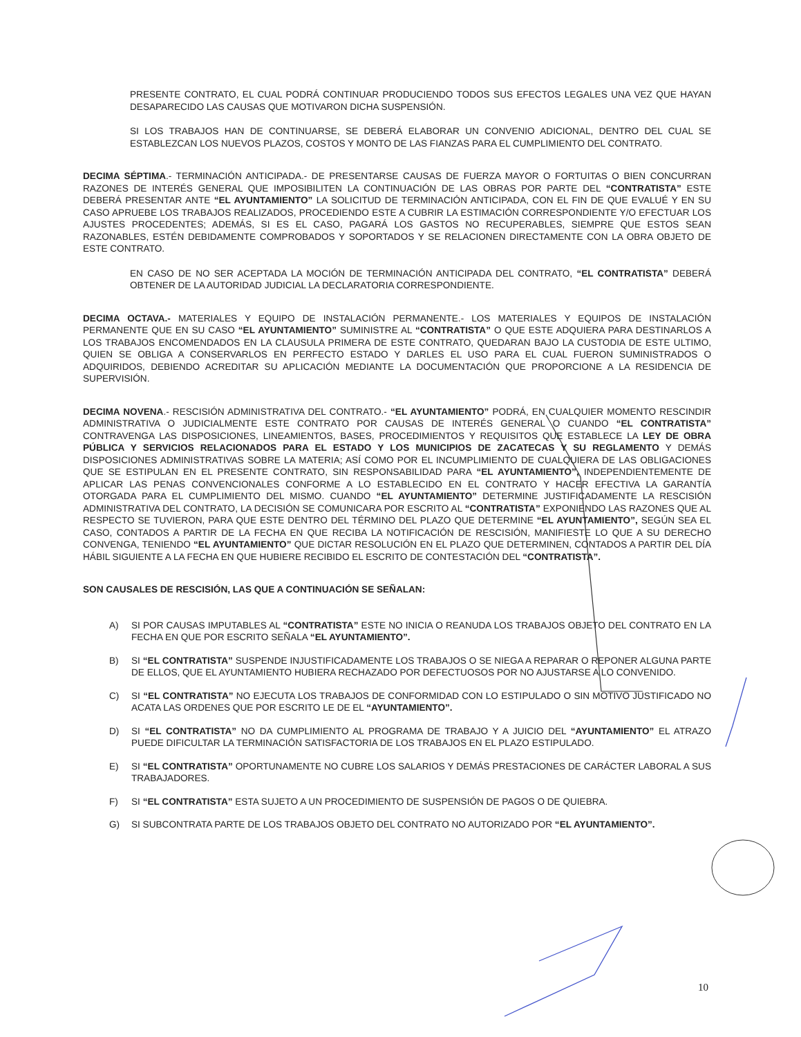PRESENTE CONTRATO, EL CUAL PODRÁ CONTINUAR PRODUCIENDO TODOS SUS EFECTOS LEGALES UNA VEZ QUE HAYAN DESAPARECIDO LAS CAUSAS QUE MOTIVARON DICHA SUSPENSIÓN.
SI LOS TRABAJOS HAN DE CONTINUARSE, SE DEBERÁ ELABORAR UN CONVENIO ADICIONAL, DENTRO DEL CUAL SE ESTABLEZCAN LOS NUEVOS PLAZOS, COSTOS Y MONTO DE LAS FIANZAS PARA EL CUMPLIMIENTO DEL CONTRATO.
DECIMA SÉPTIMA.- TERMINACIÓN ANTICIPADA.- DE PRESENTARSE CAUSAS DE FUERZA MAYOR O FORTUITAS O BIEN CONCURRAN RAZONES DE INTERÉS GENERAL QUE IMPOSIBILITEN LA CONTINUACIÓN DE LAS OBRAS POR PARTE DEL “CONTRATISTA” ESTE DEBERÁ PRESENTAR ANTE “EL AYUNTAMIENTO” LA SOLICITUD DE TERMINACIÓN ANTICIPADA, CON EL FIN DE QUE EVALUÉ Y EN SU CASO APRUEBE LOS TRABAJOS REALIZADOS, PROCEDIENDO ESTE A CUBRIR LA ESTIMACIÓN CORRESPONDIENTE Y/O EFECTUAR LOS AJUSTES PROCEDENTES; ADEMÁS, SI ES EL CASO, PAGARÁ LOS GASTOS NO RECUPERABLES, SIEMPRE QUE ESTOS SEAN RAZONABLES, ESTÉN DEBIDAMENTE COMPROBADOS Y SOPORTADOS Y SE RELACIONEN DIRECTAMENTE CON LA OBRA OBJETO DE ESTE CONTRATO.
EN CASO DE NO SER ACEPTADA LA MOCIÓN DE TERMINACIÓN ANTICIPADA DEL CONTRATO, “EL CONTRATISTA” DEBERÁ OBTENER DE LA AUTORIDAD JUDICIAL LA DECLARATORIA CORRESPONDIENTE.
DECIMA OCTAVA.- MATERIALES Y EQUIPO DE INSTALACIÓN PERMANENTE.- LOS MATERIALES Y EQUIPOS DE INSTALACIÓN PERMANENTE QUE EN SU CASO “EL AYUNTAMIENTO” SUMINISTRE AL “CONTRATISTA” O QUE ESTE ADQUIERA PARA DESTINARLOS A LOS TRABAJOS ENCOMENDADOS EN LA CLAUSULA PRIMERA DE ESTE CONTRATO, QUEDARAN BAJO LA CUSTODIA DE ESTE ULTIMO, QUIEN SE OBLIGA A CONSERVARLOS EN PERFECTO ESTADO Y DARLES EL USO PARA EL CUAL FUERON SUMINISTRADOS O ADQUIRIDOS, DEBIENDO ACREDITAR SU APLICACIÓN MEDIANTE LA DOCUMENTACIÓN QUE PROPORCIONE A LA RESIDENCIA DE SUPERVISIÓN.
DECIMA NOVENA.- RESCISIÓN ADMINISTRATIVA DEL CONTRATO.- “EL AYUNTAMIENTO” PODRÁ, EN CUALQUIER MOMENTO RESCINDIR ADMINISTRATIVA O JUDICIALMENTE ESTE CONTRATO POR CAUSAS DE INTERÉS GENERAL O CUANDO “EL CONTRATISTA” CONTRAVENGA LAS DISPOSICIONES, LINEAMIENTOS, BASES, PROCEDIMIENTOS Y REQUISITOS QUE ESTABLECE LA LEY DE OBRA PÚBLICA Y SERVICIOS RELACIONADOS PARA EL ESTADO Y LOS MUNICIPIOS DE ZACATECAS Y SU REGLAMENTO Y DEMÁS DISPOSICIONES ADMINISTRATIVAS SOBRE LA MATERIA; ASÍ COMO POR EL INCUMPLIMIENTO DE CUALQUIERA DE LAS OBLIGACIONES QUE SE ESTIPULAN EN EL PRESENTE CONTRATO, SIN RESPONSABILIDAD PARA “EL AYUNTAMIENTO”, INDEPENDIENTEMENTE DE APLICAR LAS PENAS CONVENCIONALES CONFORME A LO ESTABLECIDO EN EL CONTRATO Y HACER EFECTIVA LA GARANTÍA OTORGADA PARA EL CUMPLIMIENTO DEL MISMO. CUANDO “EL AYUNTAMIENTO” DETERMINE JUSTIFICADAMENTE LA RESCISIÓN ADMINISTRATIVA DEL CONTRATO, LA DECISIÓN SE COMUNICARA POR ESCRITO AL “CONTRATISTA” EXPONIENDO LAS RAZONES QUE AL RESPECTO SE TUVIERON, PARA QUE ESTE DENTRO DEL TÉRMINO DEL PLAZO QUE DETERMINE “EL AYUNTAMIENTO”, SEGÚN SEA EL CASO, CONTADOS A PARTIR DE LA FECHA EN QUE RECIBA LA NOTIFICACIÓN DE RESCISIÓN, MANIFIESTE LO QUE A SU DERECHO CONVENGA, TENIENDO “EL AYUNTAMIENTO” QUE DICTAR RESOLUCIÓN EN EL PLAZO QUE DETERMINEN, CONTADOS A PARTIR DEL DÍA HÁBIL SIGUIENTE A LA FECHA EN QUE HUBIERE RECIBIDO EL ESCRITO DE CONTESTACIÓN DEL “CONTRATISTA”.
SON CAUSALES DE RESCISIÓN, LAS QUE A CONTINUACIÓN SE SEÑALAN:
A) SI POR CAUSAS IMPUTABLES AL “CONTRATISTA” ESTE NO INICIA O REANUDA LOS TRABAJOS OBJETO DEL CONTRATO EN LA FECHA EN QUE POR ESCRITO SEÑALA “EL AYUNTAMIENTO”.
B) SI “EL CONTRATISTA” SUSPENDE INJUSTIFICADAMENTE LOS TRABAJOS O SE NIEGA A REPARAR O REPONER ALGUNA PARTE DE ELLOS, QUE EL AYUNTAMIENTO HUBIERA RECHAZADO POR DEFECTUOSOS POR NO AJUSTARSE A LO CONVENIDO.
C) SI “EL CONTRATISTA” NO EJECUTA LOS TRABAJOS DE CONFORMIDAD CON LO ESTIPULADO O SIN MOTIVO JUSTIFICADO NO ACATA LAS ORDENES QUE POR ESCRITO LE DE EL “AYUNTAMIENTO”.
D) SI “EL CONTRATISTA” NO DA CUMPLIMIENTO AL PROGRAMA DE TRABAJO Y A JUICIO DEL “AYUNTAMIENTO” EL ATRAZO PUEDE DIFICULTAR LA TERMINACIÓN SATISFACTORIA DE LOS TRABAJOS EN EL PLAZO ESTIPULADO.
E) SI “EL CONTRATISTA” OPORTUNAMENTE NO CUBRE LOS SALARIOS Y DEMÁS PRESTACIONES DE CARÁCTER LABORAL A SUS TRABAJADORES.
F) SI “EL CONTRATISTA” ESTA SUJETO A UN PROCEDIMIENTO DE SUSPENSIÓN DE PAGOS O DE QUIEBRA.
G) SI SUBCONTRATA PARTE DE LOS TRABAJOS OBJETO DEL CONTRATO NO AUTORIZADO POR “EL AYUNTAMIENTO”.
10